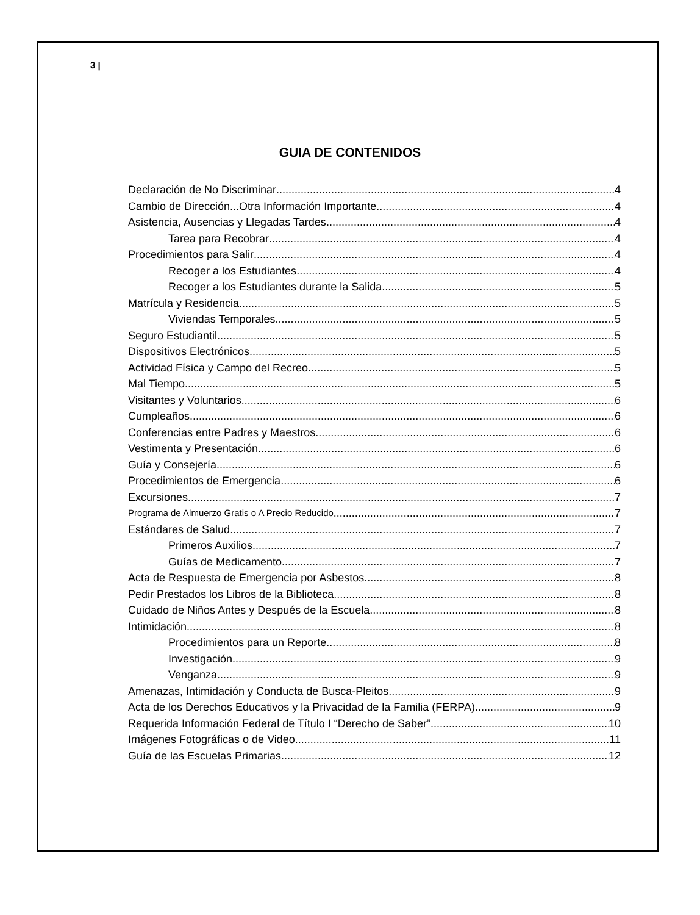3 |
GUIA DE CONTENIDOS
Declaración de No Discriminar 4
Cambio de Dirección...Otra Información Importante 4
Asistencia, Ausencias y Llegadas Tardes 4
Tarea para Recobrar 4
Procedimientos para Salir 4
Recoger a los Estudiantes 4
Recoger a los Estudiantes durante la Salida 5
Matrícula y Residencia 5
Viviendas Temporales 5
Seguro Estudiantil 5
Dispositivos Electrónicos 5
Actividad Física y Campo del Recreo 5
Mal Tiempo 5
Visitantes y Voluntarios 6
Cumpleaños 6
Conferencias entre Padres y Maestros 6
Vestimenta y Presentación 6
Guía y Consejería 6
Procedimientos de Emergencia 6
Excursiones 7
Programa de Almuerzo Gratis o A Precio Reducido 7
Estándares de Salud 7
Primeros Auxilios 7
Guías de Medicamento 7
Acta de Respuesta de Emergencia por Asbestos 8
Pedir Prestados los Libros de la Biblioteca 8
Cuidado de Niños Antes y Después de la Escuela 8
Intimidación 8
Procedimientos para un Reporte 8
Investigación 9
Venganza 9
Amenazas, Intimidación y Conducta de Busca-Pleitos 9
Acta de los Derechos Educativos y la Privacidad de la Familia (FERPA) 9
Requerida Información Federal de Título I “Derecho de Saber” 10
Imágenes Fotográficas o de Video 11
Guía de las Escuelas Primarias 12